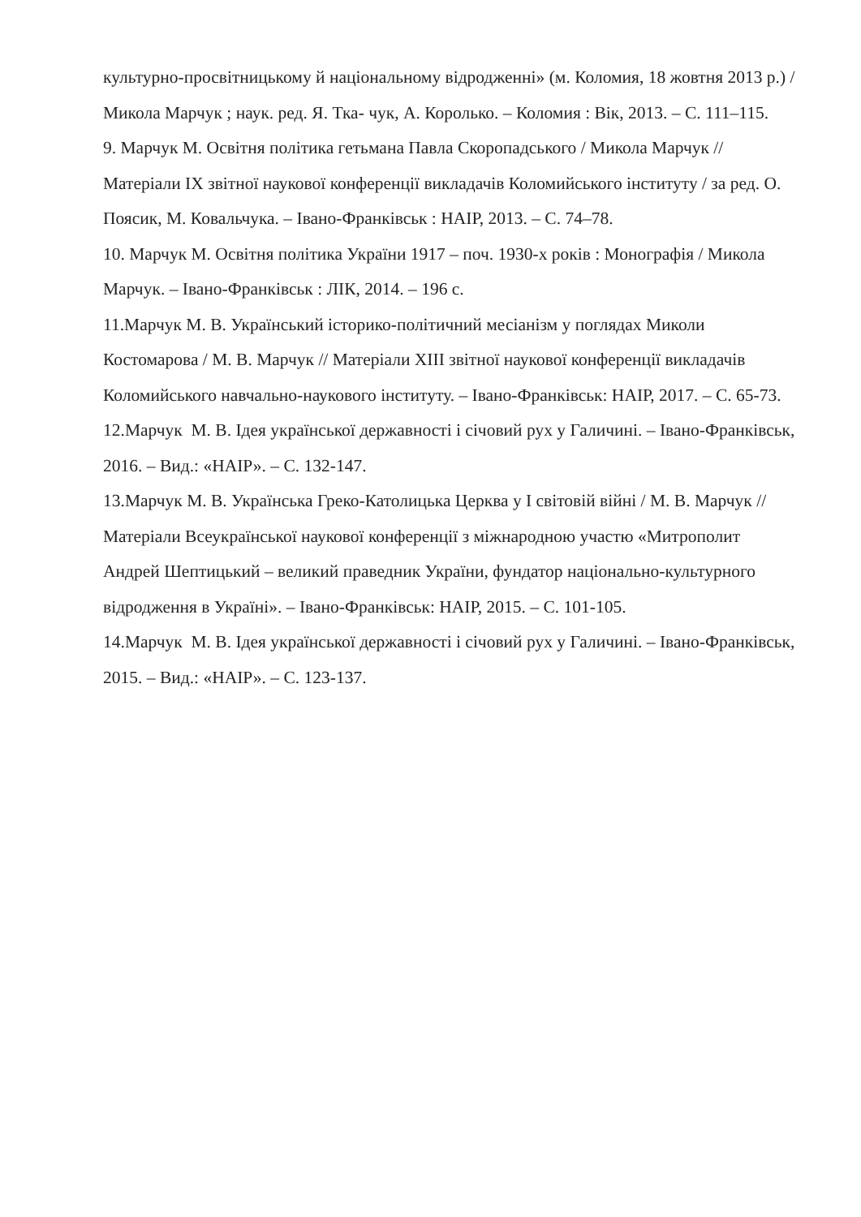культурно-просвітницькому й національному відродженні» (м. Коломия, 18 жовтня 2013 р.) / Микола Марчук ; наук. ред. Я. Тка- чук, А. Королько. – Коломия : Вік, 2013. – С. 111–115.
9. Марчук М. Освітня політика гетьмана Павла Скоропадського / Микола Марчук // Матеріали IX звітної наукової конференції викладачів Коломийського інституту / за ред. О. Поясик, М. Ковальчука. – Івано-Франківськ : НАІР, 2013. – С. 74–78.
10. Марчук М. Освітня політика України 1917 – поч. 1930-х років : Монографія / Микола Марчук. – Івано-Франківськ : ЛІК, 2014. – 196 с.
11.Марчук М. В. Український історико-політичний месіанізм у поглядах Миколи Костомарова / М. В. Марчук // Матеріали ХІІІ звітної наукової конференції викладачів Коломийського навчально-наукового інституту. – Івано-Франківськ: НАІР, 2017. – С. 65-73.
12.Марчук М. В. Ідея української державності і січовий рух у Галичині. – Івано-Франківськ, 2016. – Вид.: «НАІР». – С. 132-147.
13.Марчук М. В. Українська Греко-Католицька Церква у І світовій війні / М. В. Марчук // Матеріали Всеукраїнської наукової конференції з міжнародною участю «Митрополит Андрей Шептицький – великий праведник України, фундатор національно-культурного відродження в Україні». – Івано-Франківськ: НАІР, 2015. – С. 101-105.
14.Марчук М. В. Ідея української державності і січовий рух у Галичині. – Івано-Франківськ, 2015. – Вид.: «НАІР». – С. 123-137.